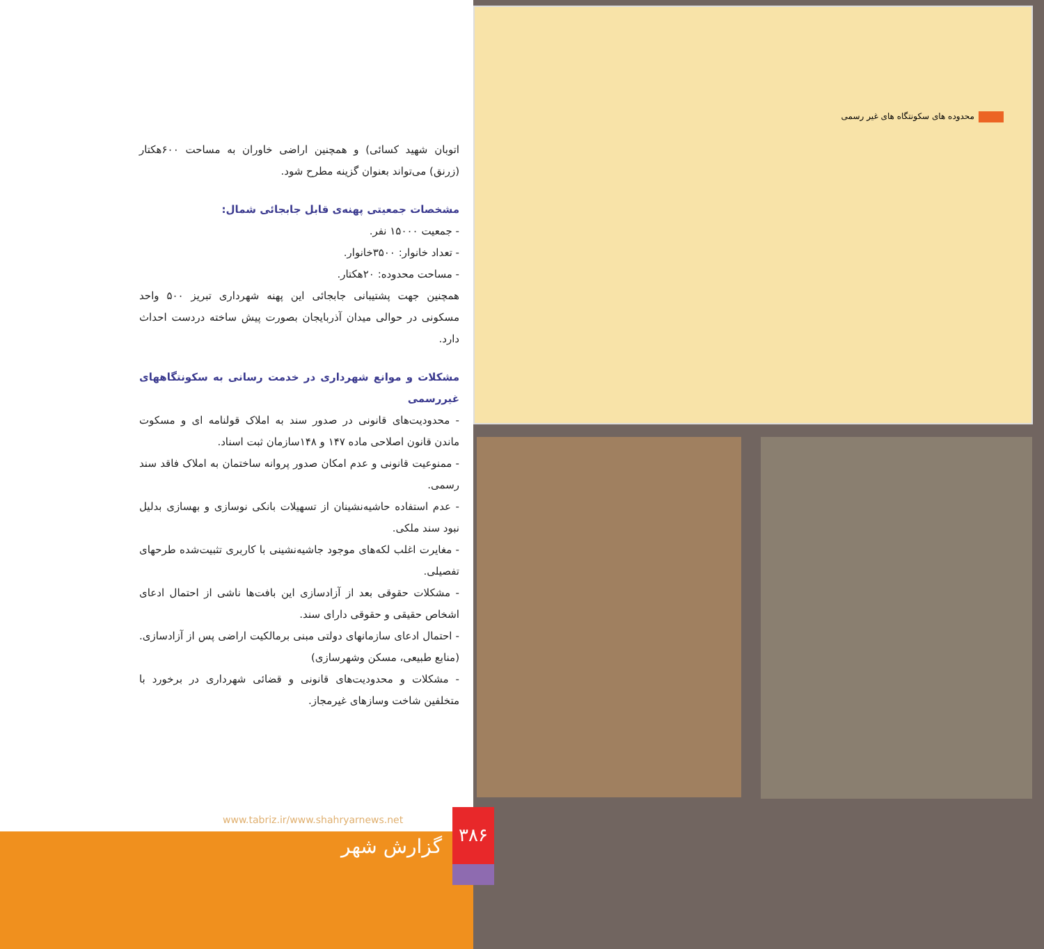محدوده های سکونتگاه های غیر رسمی
اتوبان شهید کسائی) و همچنین اراضی خاوران به مساحت ۶۰۰هکتار (زرنق) می‌تواند بعنوان گزینه مطرح شود.
مشخصات جمعیتی پهنه‌ی قابل جابجائی شمال:
- جمعیت ۱۵۰۰۰ نفر.
- تعداد خانوار: ۳۵۰۰خانوار.
- مساحت محدوده: ۲۰هکتار.
همچنین جهت پشتیبانی جابجائی این پهنه شهرداری تبریز ۵۰۰ واحد مسکونی در حوالی میدان آذربایجان بصورت پیش ساخته دردست احداث دارد.
مشکلات و موانع شهرداری در خدمت رسانی به سکونتگاههای غیررسمی
- محدودیت‌های قانونی در صدور سند به املاک قولنامه ای و مسکوت ماندن قانون اصلاحی ماده ۱۴۷ و ۱۴۸سازمان ثبت اسناد.
- ممنوعیت قانونی و عدم امکان صدور پروانه ساختمان به املاک فاقد سند رسمی.
- عدم استفاده حاشیه‌نشینان از تسهیلات بانکی نوسازی و بهسازی بدلیل نبود سند ملکی.
- مغایرت اغلب لکه‌های موجود جاشیه‌نشینی با کاربری تثبیت‌شده طرحهای تفصیلی.
- مشکلات حقوقی بعد از آزادسازی این بافت‌ها ناشی از احتمال ادعای اشخاص حقیقی و حقوقی دارای سند.
- احتمال ادعای سازمانهای دولتی مبنی برمالکیت اراضی پس از آزادسازی. (منابع طبیعی، مسکن وشهرسازی)
- مشکلات و محدودیت‌های قانونی و قضائی شهرداری در برخورد با متخلفین شاخت وسازهای غیرمجاز.
www.tabriz.ir/www.shahryarnews.net
گزارش شهر
۳۸۶